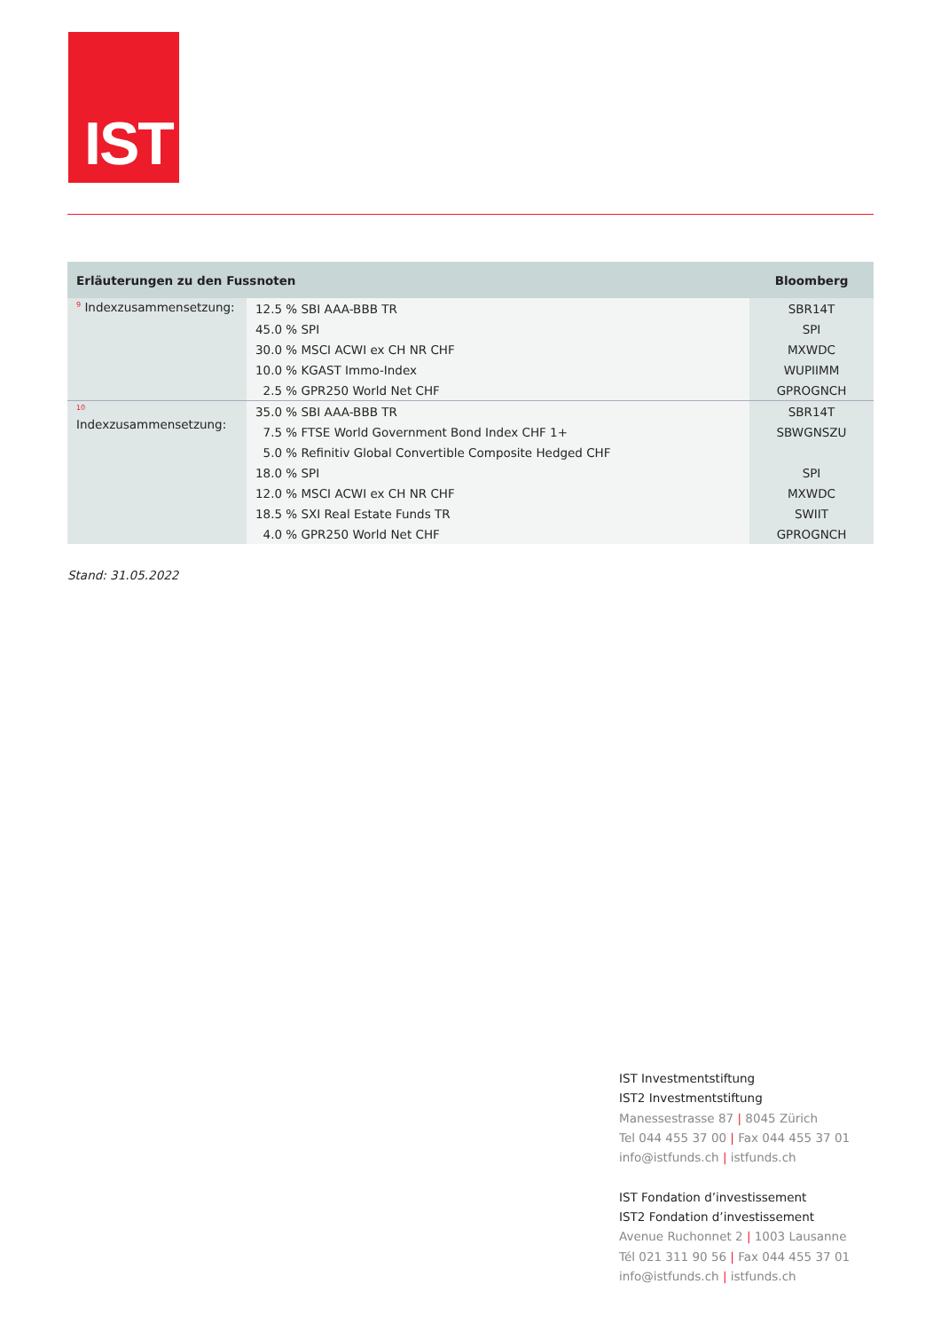IST
| Erläuterungen zu den Fussnoten | | Bloomberg |
| --- | --- | --- |
| <sup>9</sup> Indexzusammensetzung: | 12.5 % SBI AAA-BBB TR | SBR14T |
| | 45.0 % SPI | SPI |
| | 30.0 % MSCI ACWI ex CH NR CHF | MXWDC |
| | 10.0 % KGAST Immo-Index | WUPIIMM |
| | 2.5 % GPR250 World Net CHF | GPROGNCH |
| <sup>10</sup> Indexzusammensetzung: | 35.0 % SBI AAA-BBB TR | SBR14T |
| | 7.5 % FTSE World Government Bond Index CHF 1+ | SBWGNSZU |
| | 5.0 % Refinitiv Global Convertible Composite Hedged CHF | |
| | 18.0 % SPI | SPI |
| | 12.0 % MSCI ACWI ex CH NR CHF | MXWDC |
| | 18.5 % SXI Real Estate Funds TR | SWIIT |
| | 4.0 % GPR250 World Net CHF | GPROGNCH |
Stand: 31.05.2022
IST Investmentstiftung
IST2 Investmentstiftung
Manessestrasse 87 | 8045 Zürich
Tel 044 455 37 00 | Fax 044 455 37 01
info@istfunds.ch | istfunds.ch
IST Fondation d’investissement
IST2 Fondation d’investissement
Avenue Ruchonnet 2 | 1003 Lausanne
Tél 021 311 90 56 | Fax 044 455 37 01
info@istfunds.ch | istfunds.ch